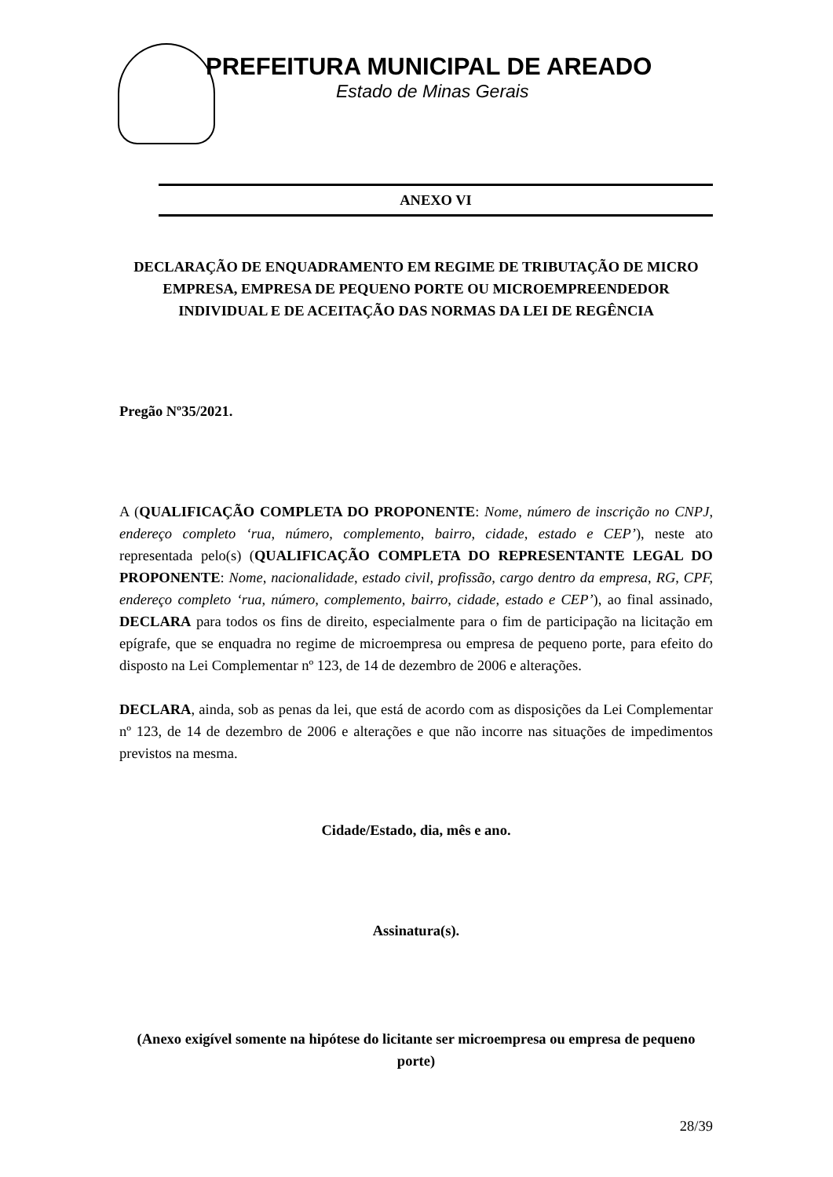PREFEITURA MUNICIPAL DE AREADO
Estado de Minas Gerais
ANEXO VI
DECLARAÇÃO DE ENQUADRAMENTO EM REGIME DE TRIBUTAÇÃO DE MICRO EMPRESA, EMPRESA DE PEQUENO PORTE OU MICROEMPREENDEDOR INDIVIDUAL E DE ACEITAÇÃO DAS NORMAS DA LEI DE REGÊNCIA
Pregão Nº35/2021.
A (QUALIFICAÇÃO COMPLETA DO PROPONENTE: Nome, número de inscrição no CNPJ, endereço completo ‘rua, número, complemento, bairro, cidade, estado e CEP’), neste ato representada pelo(s) (QUALIFICAÇÃO COMPLETA DO REPRESENTANTE LEGAL DO PROPONENTE: Nome, nacionalidade, estado civil, profissão, cargo dentro da empresa, RG, CPF, endereço completo ‘rua, número, complemento, bairro, cidade, estado e CEP’), ao final assinado, DECLARA para todos os fins de direito, especialmente para o fim de participação na licitação em epígrafe, que se enquadra no regime de microempresa ou empresa de pequeno porte, para efeito do disposto na Lei Complementar nº 123, de 14 de dezembro de 2006 e alterações.
DECLARA, ainda, sob as penas da lei, que está de acordo com as disposições da Lei Complementar nº 123, de 14 de dezembro de 2006 e alterações e que não incorre nas situações de impedimentos previstos na mesma.
Cidade/Estado, dia, mês e ano.
Assinatura(s).
(Anexo exigível somente na hipótese do licitante ser microempresa ou empresa de pequeno porte)
28/39